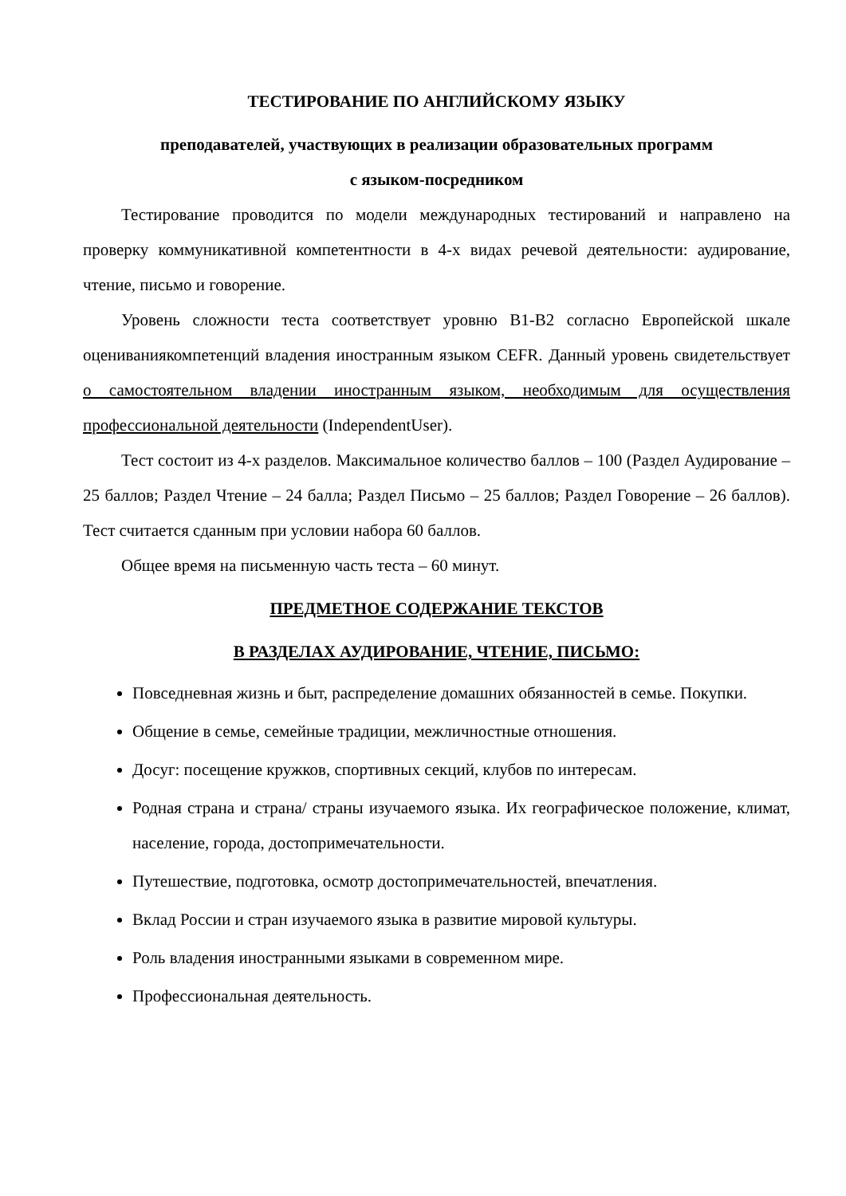ТЕСТИРОВАНИЕ ПО АНГЛИЙСКОМУ ЯЗЫКУ
преподавателей, участвующих в реализации образовательных программ
с языком-посредником
Тестирование проводится по модели международных тестирований и направлено на проверку коммуникативной компетентности в 4-х видах речевой деятельности: аудирование, чтение, письмо и говорение.
Уровень сложности теста соответствует уровню B1-B2 согласно Европейской шкале оцениваниякомпетенций владения иностранным языком CEFR. Данный уровень свидетельствует о самостоятельном владении иностранным языком, необходимым для осуществления профессиональной деятельности (IndependentUser).
Тест состоит из 4-х разделов. Максимальное количество баллов – 100 (Раздел Аудирование – 25 баллов; Раздел Чтение – 24 балла; Раздел Письмо – 25 баллов; Раздел Говорение – 26 баллов). Тест считается сданным при условии набора 60 баллов.
Общее время на письменную часть теста – 60 минут.
ПРЕДМЕТНОЕ СОДЕРЖАНИЕ ТЕКСТОВ
В РАЗДЕЛАХ АУДИРОВАНИЕ, ЧТЕНИЕ, ПИСЬМО:
Повседневная жизнь и быт, распределение домашних обязанностей в семье. Покупки.
Общение в семье, семейные традиции, межличностные отношения.
Досуг: посещение кружков, спортивных секций, клубов по интересам.
Родная страна и страна/ страны изучаемого языка. Их географическое положение, климат, население, города, достопримечательности.
Путешествие, подготовка, осмотр достопримечательностей, впечатления.
Вклад России и стран изучаемого языка в развитие мировой культуры.
Роль владения иностранными языками в современном мире.
Профессиональная деятельность.